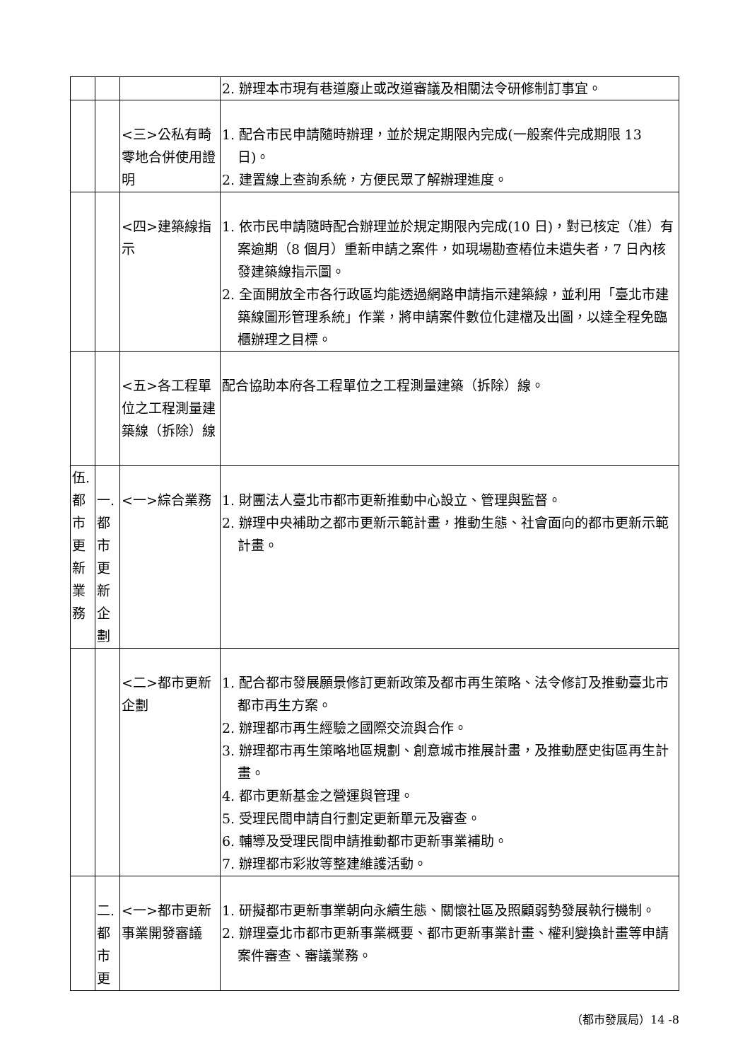| | | | 2. 辦理本市現有巷道廢止或改道審議及相關法令研修制訂事宜。 |
| | | <三>公私有畸零地合併使用證明 | 1. 配合市民申請隨時辦理，並於規定期限內完成(一般案件完成期限 13 日)。 2. 建置線上查詢系統，方便民眾了解辦理進度。 |
| | | <四>建築線指示 | 1. 依市民申請隨時配合辦理並於規定期限內完成(10 日)，對已核定（准）有案逾期（8 個月）重新申請之案件，如現場勘查樁位未遺失者，7 日內核發建築線指示圖。 2. 全面開放全市各行政區均能透過網路申請指示建築線，並利用「臺北市建築線圖形管理系統」作業，將申請案件數位化建檔及出圖，以達全程免臨櫃辦理之目標。 |
| | | <五>各工程單位之工程測量建築線（拆除）線 | 配合協助本府各工程單位之工程測量建築（拆除）線。 |
| 伍. 都 市 更 新 業 務 | 一. 都 市 更 新 企 劃 | <一>綜合業務 | 1. 財團法人臺北市都市更新推動中心設立、管理與監督。 2. 辦理中央補助之都市更新示範計畫，推動生態、社會面向的都市更新示範計畫。 |
| | | <二>都市更新企劃 | 1. 配合都市發展願景修訂更新政策及都市再生策略、法令修訂及推動臺北市都市再生方案。 2. 辦理都市再生經驗之國際交流與合作。 3. 辦理都市再生策略地區規劃、創意城市推展計畫，及推動歷史街區再生計畫。 4. 都市更新基金之營運與管理。 5. 受理民間申請自行劃定更新單元及審查。 6. 輔導及受理民間申請推動都市更新事業補助。 7. 辦理都市彩妝等整建維護活動。 |
| | 二. 都 市 更 | <一>都市更新事業開發審議 | 1. 研擬都市更新事業朝向永續生態、關懷社區及照顧弱勢發展執行機制。 2. 辦理臺北市都市更新事業概要、都市更新事業計畫、權利變換計畫等申請案件審查、審議業務。 |
（都市發展局）14 -8